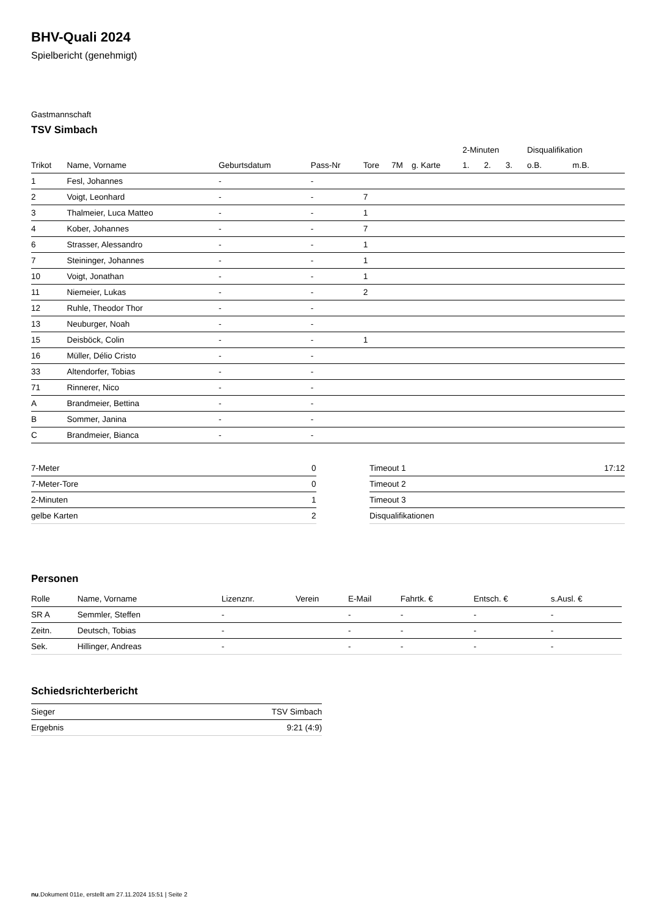BHV-Quali 2024
Spielbericht (genehmigt)
Gastmannschaft
TSV Simbach
| | | | | | | | 2-Minuten | | | Disqualifikation | |
| --- | --- | --- | --- | --- | --- | --- | --- | --- | --- | --- | --- |
| Trikot | Name, Vorname | Geburtsdatum | Pass-Nr | Tore | 7M | g. Karte | 1. | 2. | 3. | o.B. | m.B. |
| 1 | Fesl, Johannes | - | - | | | | | | | | |
| 2 | Voigt, Leonhard | - | - | 7 | | | | | | | |
| 3 | Thalmeier, Luca Matteo | - | - | 1 | | | | | | | |
| 4 | Kober, Johannes | - | - | 7 | | | | | | | |
| 6 | Strasser, Alessandro | - | - | 1 | | | | | | | |
| 7 | Steininger, Johannes | - | - | 1 | | | | | | | |
| 10 | Voigt, Jonathan | - | - | 1 | | | | | | | |
| 11 | Niemeier, Lukas | - | - | 2 | | | | | | | |
| 12 | Ruhle, Theodor Thor | - | - | | | | | | | | |
| 13 | Neuburger, Noah | - | - | | | | | | | | |
| 15 | Deisböck, Colin | - | - | 1 | | | | | | | |
| 16 | Müller, Délio Cristo | - | - | | | | | | | | |
| 33 | Altendorfer, Tobias | - | - | | | | | | | | |
| 71 | Rinnerer, Nico | - | - | | | | | | | | |
| A | Brandmeier, Bettina | - | - | | | | | | | | |
| B | Sommer, Janina | - | - | | | | | | | | |
| C | Brandmeier, Bianca | - | - | | | | | | | | |
| 7-Meter | 0 |
| 7-Meter-Tore | 0 |
| 2-Minuten | 1 |
| gelbe Karten | 2 |
| Timeout 1 | 17:12 |
| Timeout 2 | |
| Timeout 3 | |
| Disqualifikationen | |
Personen
| Rolle | Name, Vorname | Lizenznr. | Verein | E-Mail | Fahrtk. € | Entsch. € | s.Ausl. € |
| --- | --- | --- | --- | --- | --- | --- | --- |
| SR A | Semmler, Steffen | - | | - | - | - | - |
| Zeitn. | Deutsch, Tobias | - | | - | - | - | - |
| Sek. | Hillinger, Andreas | - | | - | - | - | - |
Schiedsrichterbericht
| Sieger | TSV Simbach |
| Ergebnis | 9:21 (4:9) |
nu.Dokument 011e, erstellt am 27.11.2024 15:51 | Seite 2